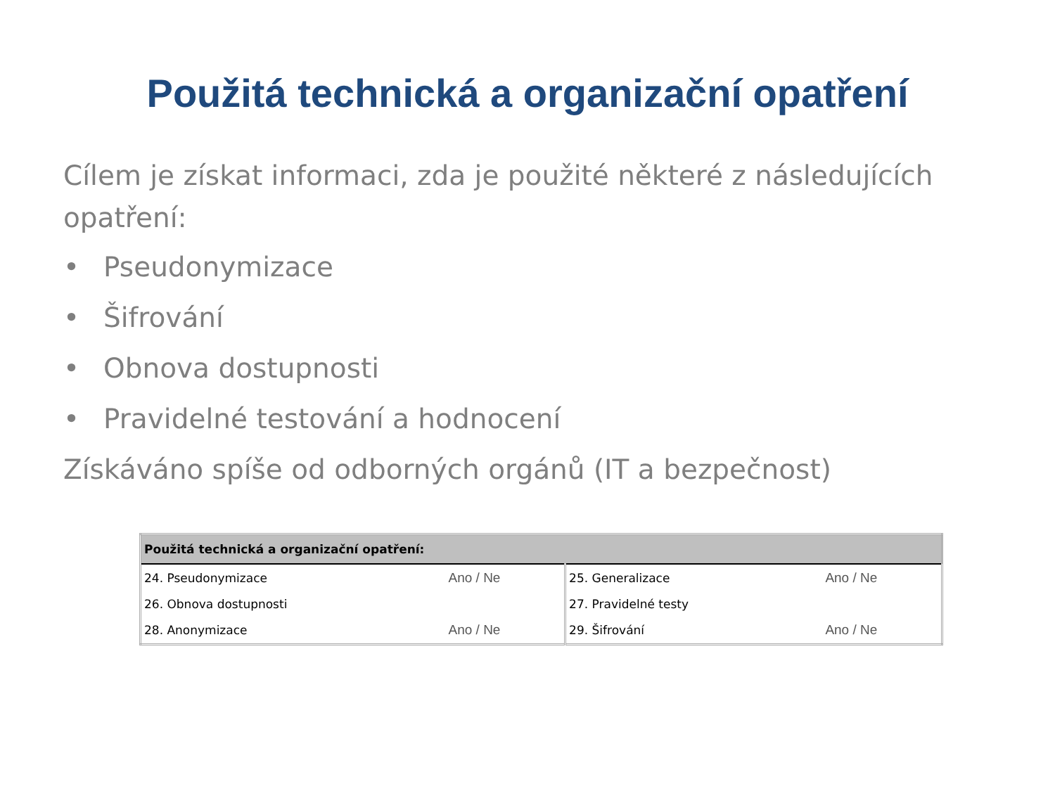Použitá technická a organizační opatření
Cílem je získat informaci, zda je použité některé z následujících opatření:
• Pseudonymizace
• Šifrování
• Obnova dostupnosti
• Pravidelné testování a hodnocení
Získáváno spíše od odborných orgánů (IT a bezpečnost)
| Použitá technická a organizační opatření: | | | |
| --- | --- | --- | --- |
| 24. Pseudonymizace | Ano / Ne | 25. Generalizace | Ano / Ne |
| 26. Obnova dostupnosti | | 27. Pravidelné testy | |
| 28. Anonymizace | Ano / Ne | 29. Šifrování | Ano / Ne |